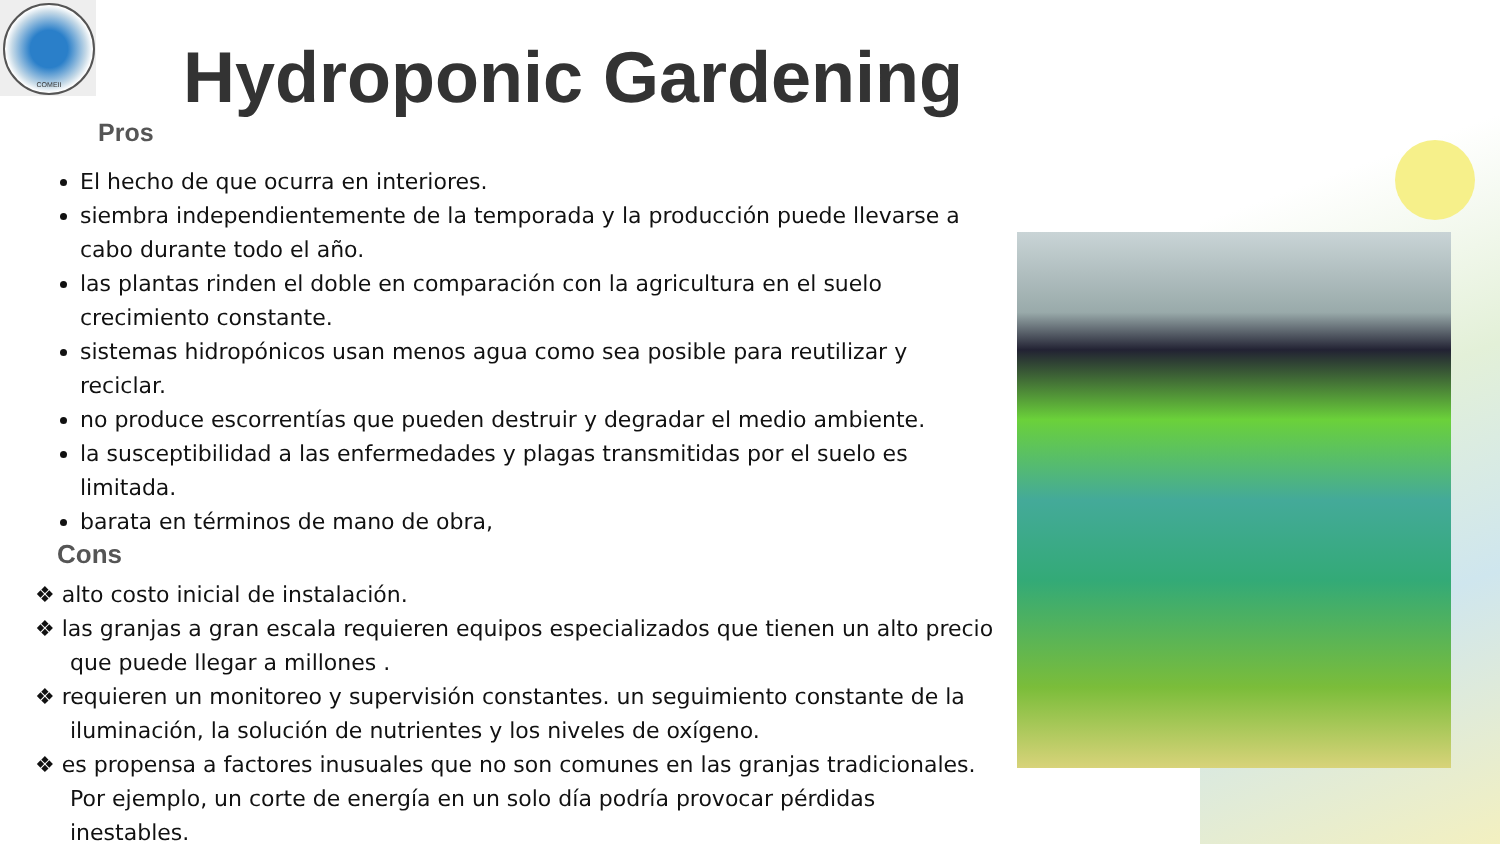COMEII
Hydroponic Gardening
Pros
El hecho de que ocurra en interiores.
siembra independientemente de la temporada y la producción puede llevarse a cabo durante todo el año.
las plantas rinden el doble en comparación con la agricultura en el suelo crecimiento constante.
sistemas hidropónicos usan menos agua como sea posible para reutilizar y reciclar.
no produce escorrentías que pueden destruir y degradar el medio ambiente.
la susceptibilidad a las enfermedades y plagas transmitidas por el suelo es limitada.
barata en términos de mano de obra,
Cons
❖ alto costo inicial de instalación.
❖ las granjas a gran escala requieren equipos especializados que tienen un alto precio que puede llegar a millones .
❖ requieren un monitoreo y supervisión constantes. un seguimiento constante de la iluminación, la solución de nutrientes y los niveles de oxígeno.
❖ es propensa a factores inusuales que no son comunes en las granjas tradicionales. Por ejemplo, un corte de energía en un solo día podría provocar pérdidas inestables.